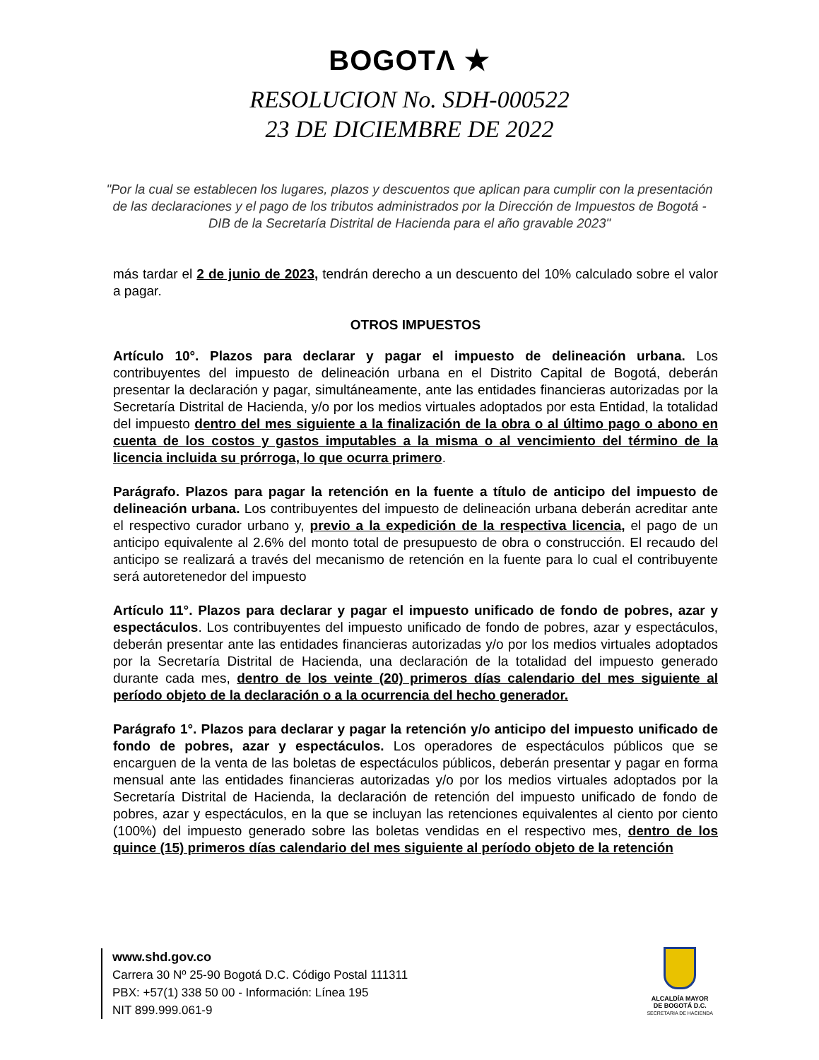BOGOTΛ ★
RESOLUCION No. SDH-000522
23 DE DICIEMBRE DE 2022
"Por la cual se establecen los lugares, plazos y descuentos que aplican para cumplir con la presentación de las declaraciones y el pago de los tributos administrados por la Dirección de Impuestos de Bogotá - DIB de la Secretaría Distrital de Hacienda para el año gravable 2023"
más tardar el 2 de junio de 2023, tendrán derecho a un descuento del 10% calculado sobre el valor a pagar.
OTROS IMPUESTOS
Artículo 10°. Plazos para declarar y pagar el impuesto de delineación urbana. Los contribuyentes del impuesto de delineación urbana en el Distrito Capital de Bogotá, deberán presentar la declaración y pagar, simultáneamente, ante las entidades financieras autorizadas por la Secretaría Distrital de Hacienda, y/o por los medios virtuales adoptados por esta Entidad, la totalidad del impuesto dentro del mes siguiente a la finalización de la obra o al último pago o abono en cuenta de los costos y gastos imputables a la misma o al vencimiento del término de la licencia incluida su prórroga, lo que ocurra primero.
Parágrafo. Plazos para pagar la retención en la fuente a título de anticipo del impuesto de delineación urbana. Los contribuyentes del impuesto de delineación urbana deberán acreditar ante el respectivo curador urbano y, previo a la expedición de la respectiva licencia, el pago de un anticipo equivalente al 2.6% del monto total de presupuesto de obra o construcción. El recaudo del anticipo se realizará a través del mecanismo de retención en la fuente para lo cual el contribuyente será autoretenedor del impuesto
Artículo 11°. Plazos para declarar y pagar el impuesto unificado de fondo de pobres, azar y espectáculos. Los contribuyentes del impuesto unificado de fondo de pobres, azar y espectáculos, deberán presentar ante las entidades financieras autorizadas y/o por los medios virtuales adoptados por la Secretaría Distrital de Hacienda, una declaración de la totalidad del impuesto generado durante cada mes, dentro de los veinte (20) primeros días calendario del mes siguiente al período objeto de la declaración o a la ocurrencia del hecho generador.
Parágrafo 1°. Plazos para declarar y pagar la retención y/o anticipo del impuesto unificado de fondo de pobres, azar y espectáculos. Los operadores de espectáculos públicos que se encarguen de la venta de las boletas de espectáculos públicos, deberán presentar y pagar en forma mensual ante las entidades financieras autorizadas y/o por los medios virtuales adoptados por la Secretaría Distrital de Hacienda, la declaración de retención del impuesto unificado de fondo de pobres, azar y espectáculos, en la que se incluyan las retenciones equivalentes al ciento por ciento (100%) del impuesto generado sobre las boletas vendidas en el respectivo mes, dentro de los quince (15) primeros días calendario del mes siguiente al período objeto de la retención
www.shd.gov.co
Carrera 30 Nº 25-90 Bogotá D.C. Código Postal 111311
PBX: +57(1) 338 50 00 - Información: Línea 195
NIT 899.999.061-9
ALCALDÍA MAYOR
DE BOGOTÁ D.C.
SECRETARIA DE HACIENDA